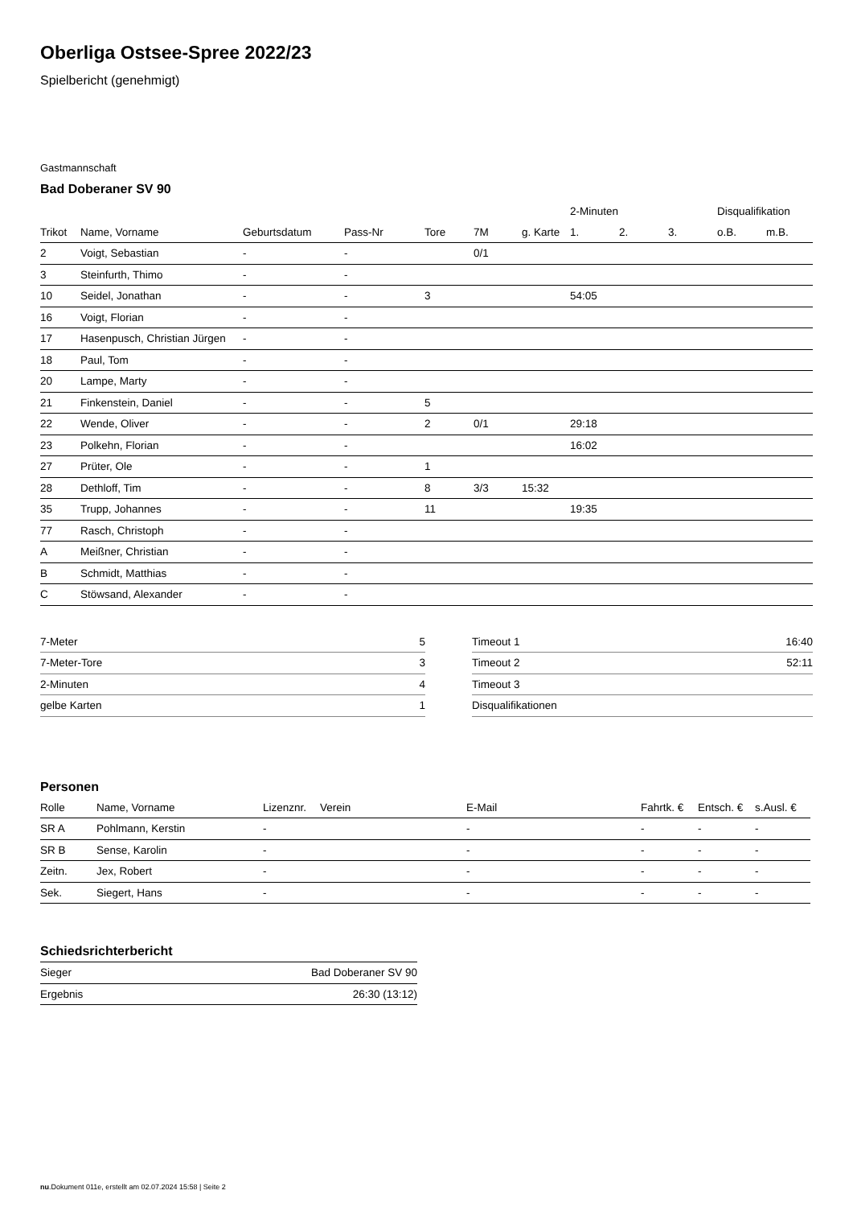Oberliga Ostsee-Spree 2022/23
Spielbericht (genehmigt)
Gastmannschaft
Bad Doberaner SV 90
| | | | | | | | 2-Minuten | | | Disqualifikation | |
| --- | --- | --- | --- | --- | --- | --- | --- | --- | --- | --- | --- |
| Trikot | Name, Vorname | Geburtsdatum | Pass-Nr | Tore | 7M | g. Karte | 1. | 2. | 3. | o.B. | m.B. |
| 2 | Voigt, Sebastian | - | - | | 0/1 | | | | | | |
| 3 | Steinfurth, Thimo | - | - | | | | | | | | |
| 10 | Seidel, Jonathan | - | - | 3 | | | 54:05 | | | | |
| 16 | Voigt, Florian | - | - | | | | | | | | |
| 17 | Hasenpusch, Christian Jürgen | - | - | | | | | | | | |
| 18 | Paul, Tom | - | - | | | | | | | | |
| 20 | Lampe, Marty | - | - | | | | | | | | |
| 21 | Finkenstein, Daniel | - | - | 5 | | | | | | | |
| 22 | Wende, Oliver | - | - | 2 | 0/1 | | 29:18 | | | | |
| 23 | Polkehn, Florian | - | - | | | | 16:02 | | | | |
| 27 | Prüter, Ole | - | - | 1 | | | | | | | |
| 28 | Dethloff, Tim | - | - | 8 | 3/3 | 15:32 | | | | | |
| 35 | Trupp, Johannes | - | - | 11 | | | 19:35 | | | | |
| 77 | Rasch, Christoph | - | - | | | | | | | | |
| A | Meißner, Christian | - | - | | | | | | | | |
| B | Schmidt, Matthias | - | - | | | | | | | | |
| C | Stöwsand, Alexander | - | - | | | | | | | | |
| 7-Meter | 5 |
| 7-Meter-Tore | 3 |
| 2-Minuten | 4 |
| gelbe Karten | 1 |
| Timeout 1 | 16:40 |
| Timeout 2 | 52:11 |
| Timeout 3 | |
| Disqualifikationen | |
Personen
| Rolle | Name, Vorname | Lizenznr. | Verein | E-Mail | Fahrtk. € | Entsch. € | s.Ausl. € |
| --- | --- | --- | --- | --- | --- | --- | --- |
| SR A | Pohlmann, Kerstin | - | | - | - | - | - |
| SR B | Sense, Karolin | - | | - | - | - | - |
| Zeitn. | Jex, Robert | - | | - | - | - | - |
| Sek. | Siegert, Hans | - | | - | - | - | - |
Schiedsrichterbericht
| Sieger | Bad Doberaner SV 90 |
| Ergebnis | 26:30 (13:12) |
nu.Dokument 011e, erstellt am 02.07.2024 15:58 | Seite 2